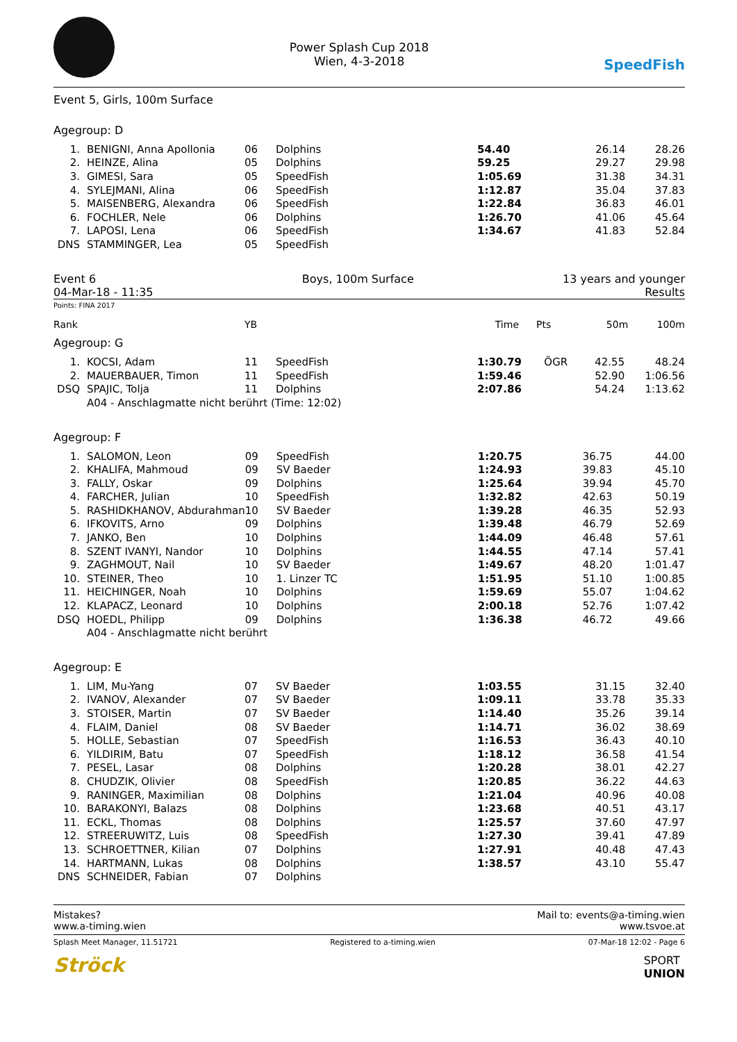Power Splash Cup 2018
Wien, 4-3-2018
SpeedFish
Event 5, Girls, 100m Surface
Agegroup: D
| 1. | BENIGNI, Anna Apollonia | 06 | Dolphins | 54.40 | | 26.14 | 28.26 |
| 2. | HEINZE, Alina | 05 | Dolphins | 59.25 | | 29.27 | 29.98 |
| 3. | GIMESI, Sara | 05 | SpeedFish | 1:05.69 | | 31.38 | 34.31 |
| 4. | SYLEJMANI, Alina | 06 | SpeedFish | 1:12.87 | | 35.04 | 37.83 |
| 5. | MAISENBERG, Alexandra | 06 | SpeedFish | 1:22.84 | | 36.83 | 46.01 |
| 6. | FOCHLER, Nele | 06 | Dolphins | 1:26.70 | | 41.06 | 45.64 |
| 7. | LAPOSI, Lena | 06 | SpeedFish | 1:34.67 | | 41.83 | 52.84 |
| DNS | STAMMINGER, Lea | 05 | SpeedFish | | | | |
Event 6
04-Mar-18 - 11:35 Boys, 100m Surface 13 years and younger
Results
Points: FINA 2017
| Rank | | YB | | Time | Pts | 50m | 100m |
| --- | --- | --- | --- | --- | --- | --- | --- |
Agegroup: G
| 1. | KOCSI, Adam | 11 | SpeedFish | 1:30.79 | ÖGR | 42.55 | 48.24 |
| 2. | MAUERBAUER, Timon | 11 | SpeedFish | 1:59.46 | | 52.90 | 1:06.56 |
| DSQ | SPAJIC, Tolja | 11 | Dolphins | 2:07.86 | | 54.24 | 1:13.62 |
| | A04 - Anschlagmatte nicht berührt (Time: 12:02) | | | | | | |
Agegroup: F
| 1. | SALOMON, Leon | 09 | SpeedFish | 1:20.75 | | 36.75 | 44.00 |
| 2. | KHALIFA, Mahmoud | 09 | SV Baeder | 1:24.93 | | 39.83 | 45.10 |
| 3. | FALLY, Oskar | 09 | Dolphins | 1:25.64 | | 39.94 | 45.70 |
| 4. | FARCHER, Julian | 10 | SpeedFish | 1:32.82 | | 42.63 | 50.19 |
| 5. | RASHIDKHANOV, Abdurahman | 10 | SV Baeder | 1:39.28 | | 46.35 | 52.93 |
| 6. | IFKOVITS, Arno | 09 | Dolphins | 1:39.48 | | 46.79 | 52.69 |
| 7. | JANKO, Ben | 10 | Dolphins | 1:44.09 | | 46.48 | 57.61 |
| 8. | SZENT IVANYI, Nandor | 10 | Dolphins | 1:44.55 | | 47.14 | 57.41 |
| 9. | ZAGHMOUT, Nail | 10 | SV Baeder | 1:49.67 | | 48.20 | 1:01.47 |
| 10. | STEINER, Theo | 10 | 1. Linzer TC | 1:51.95 | | 51.10 | 1:00.85 |
| 11. | HEICHINGER, Noah | 10 | Dolphins | 1:59.69 | | 55.07 | 1:04.62 |
| 12. | KLAPACZ, Leonard | 10 | Dolphins | 2:00.18 | | 52.76 | 1:07.42 |
| DSQ | HOEDL, Philipp | 09 | Dolphins | 1:36.38 | | 46.72 | 49.66 |
| | A04 - Anschlagmatte nicht berührt | | | | | | |
Agegroup: E
| 1. | LIM, Mu-Yang | 07 | SV Baeder | 1:03.55 | | 31.15 | 32.40 |
| 2. | IVANOV, Alexander | 07 | SV Baeder | 1:09.11 | | 33.78 | 35.33 |
| 3. | STOISER, Martin | 07 | SV Baeder | 1:14.40 | | 35.26 | 39.14 |
| 4. | FLAIM, Daniel | 08 | SV Baeder | 1:14.71 | | 36.02 | 38.69 |
| 5. | HOLLE, Sebastian | 07 | SpeedFish | 1:16.53 | | 36.43 | 40.10 |
| 6. | YILDIRIM, Batu | 07 | SpeedFish | 1:18.12 | | 36.58 | 41.54 |
| 7. | PESEL, Lasar | 08 | Dolphins | 1:20.28 | | 38.01 | 42.27 |
| 8. | CHUDZIK, Olivier | 08 | SpeedFish | 1:20.85 | | 36.22 | 44.63 |
| 9. | RANINGER, Maximilian | 08 | Dolphins | 1:21.04 | | 40.96 | 40.08 |
| 10. | BARAKONYI, Balazs | 08 | Dolphins | 1:23.68 | | 40.51 | 43.17 |
| 11. | ECKL, Thomas | 08 | Dolphins | 1:25.57 | | 37.60 | 47.97 |
| 12. | STREERUWITZ, Luis | 08 | SpeedFish | 1:27.30 | | 39.41 | 47.89 |
| 13. | SCHROETTNER, Kilian | 07 | Dolphins | 1:27.91 | | 40.48 | 47.43 |
| 14. | HARTMANN, Lukas | 08 | Dolphins | 1:38.57 | | 43.10 | 55.47 |
| DNS | SCHNEIDER, Fabian | 07 | Dolphins | | | | |
Mistakes?
www.a-timing.wien Mail to: events@a-timing.wien
www.tsvoe.at
Splash Meet Manager, 11.51721 Registered to a-timing.wien 07-Mar-18 12:02 - Page 6
Ströck SPORT
UNION